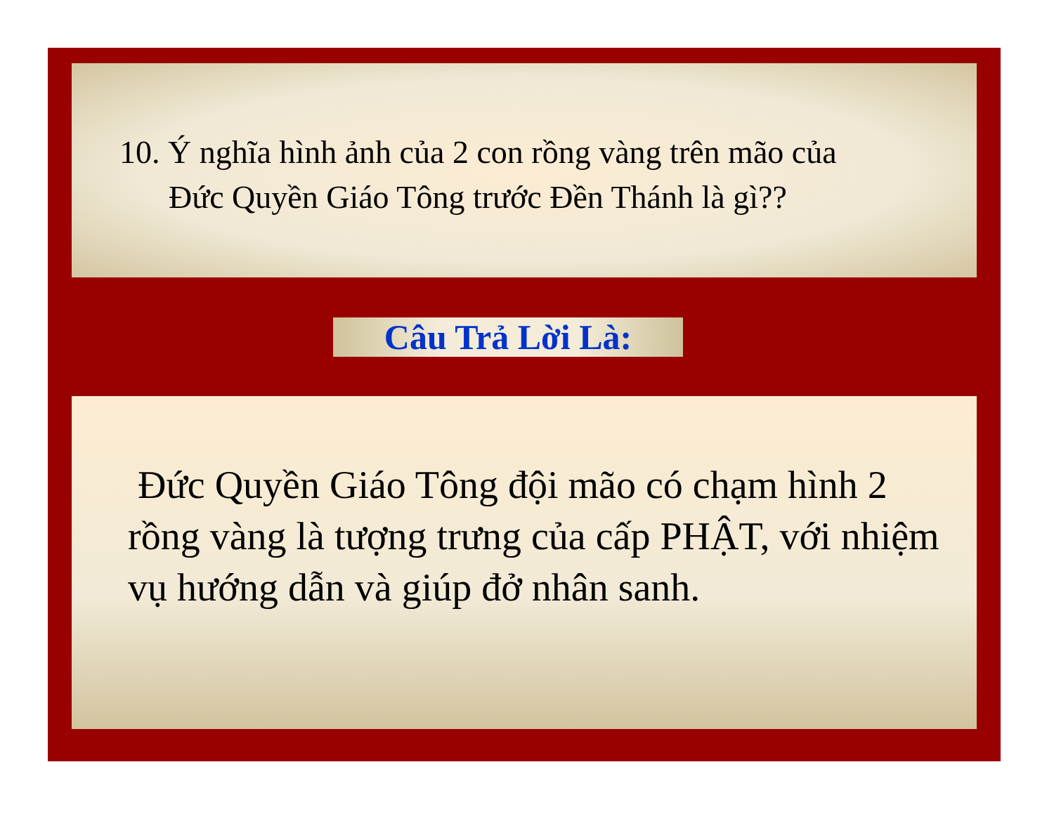10. Ý nghĩa hình ảnh của 2 con rồng vàng trên mão của
Đức Quyền Giáo Tông trước Đền Thánh là gì??
Câu Trả Lời Là:
Đức Quyền Giáo Tông đội mão có chạm hình 2 rồng vàng là tượng trưng của cấp PHẬT, với nhiệm vụ hướng dẫn và giúp đở nhân sanh.